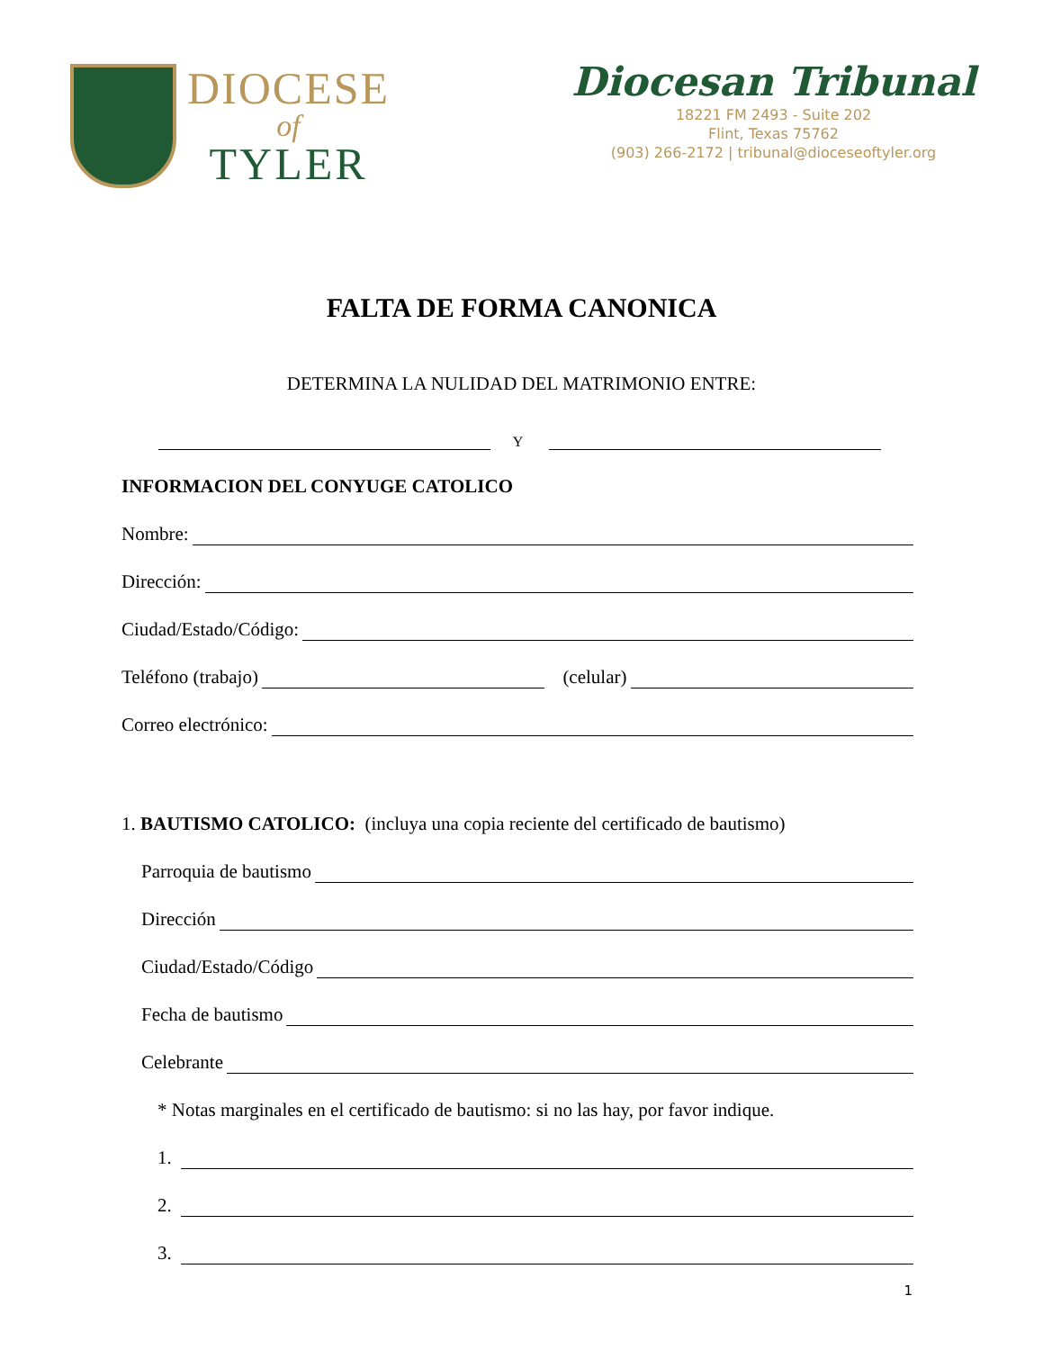DIOCESE
of
TYLER
Diocesan Tribunal
18221 FM 2493 - Suite 202
Flint, Texas 75762
(903) 266-2172 | tribunal@dioceseoftyler.org
FALTA DE FORMA CANONICA
DETERMINA LA NULIDAD DEL MATRIMONIO ENTRE:
Y
INFORMACION DEL CONYUGE CATOLICO
Nombre:
Dirección:
Ciudad/Estado/Código:
Teléfono (trabajo) (celular)
Correo electrónico:
1. BAUTISMO CATOLICO: (incluya una copia reciente del certificado de bautismo)
Parroquia de bautismo
Dirección
Ciudad/Estado/Código
Fecha de bautismo
Celebrante
* Notas marginales en el certificado de bautismo: si no las hay, por favor indique.
1.
2.
3.
1